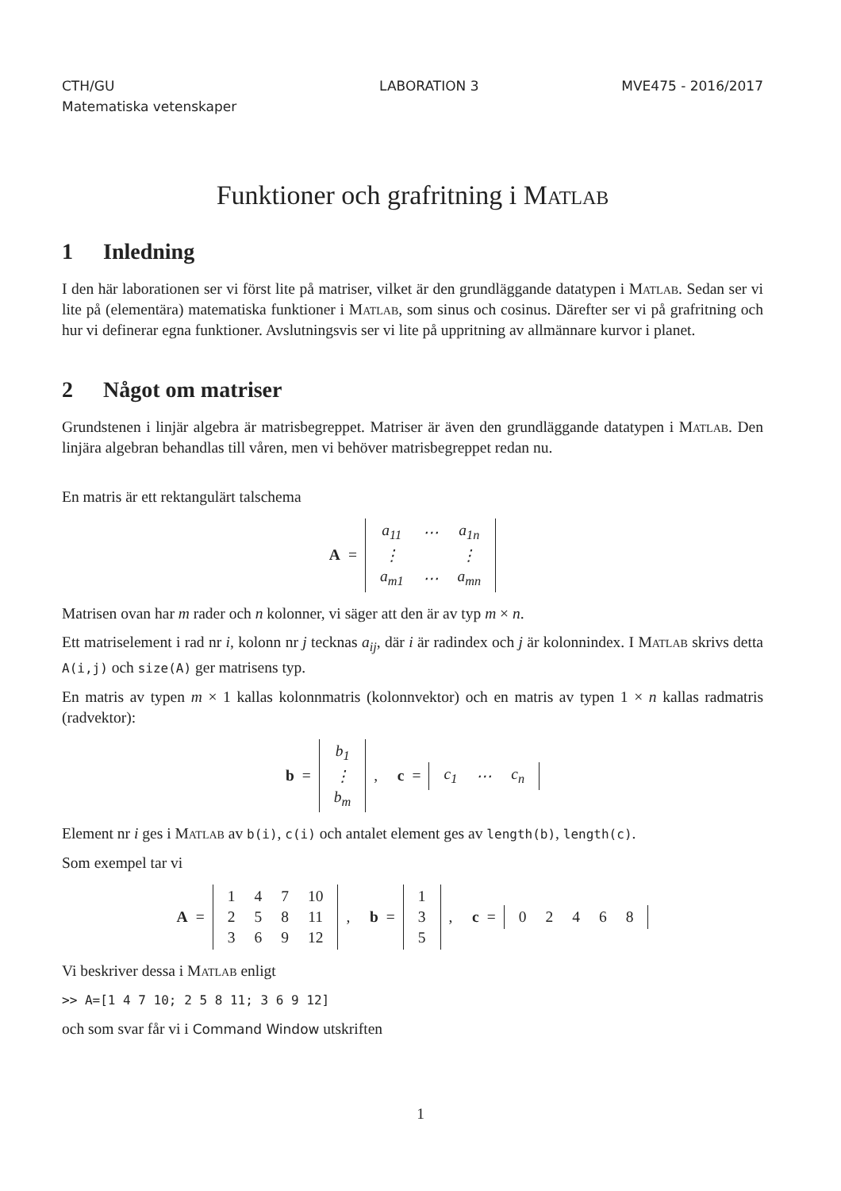CTH/GU
Matematiska vetenskaper
LABORATION 3 MVE475 - 2016/2017
Funktioner och grafritning i Matlab
1 Inledning
I den här laborationen ser vi först lite på matriser, vilket är den grundläggande datatypen i Matlab. Sedan ser vi lite på (elementära) matematiska funktioner i Matlab, som sinus och cosinus. Därefter ser vi på grafritning och hur vi definerar egna funktioner. Avslutningsvis ser vi lite på uppritning av allmännare kurvor i planet.
2 Något om matriser
Grundstenen i linjär algebra är matrisbegreppet. Matriser är även den grundläggande datatypen i Matlab. Den linjära algebran behandlas till våren, men vi behöver matrisbegreppet redan nu.
En matris är ett rektangulärt talschema
A =
| a<sub>11</sub> | ⋯ | a<sub>1n</sub> |
| ⋮ | | ⋮ |
| a<sub>m1</sub> | ⋯ | a<sub>mn</sub> |
Matrisen ovan har m rader och n kolonner, vi säger att den är av typ m × n.
Ett matriselement i rad nr i, kolonn nr j tecknas a<sub>ij</sub>, där i är radindex och j är kolonnindex. I Matlab skrivs detta A(i,j) och size(A) ger matrisens typ.
En matris av typen m × 1 kallas kolonnmatris (kolonnvektor) och en matris av typen 1 × n kallas radmatris (radvektor):
b =
| b<sub>1</sub> |
| ⋮ |
| b<sub>m</sub> |
, c =
| c<sub>1</sub> | ⋯ | c<sub>n</sub> |
Element nr i ges i Matlab av b(i), c(i) och antalet element ges av length(b), length(c).
Som exempel tar vi
A =
| 1 | 4 | 7 | 10 |
| 2 | 5 | 8 | 11 |
| 3 | 6 | 9 | 12 |
, b =
| 1 |
| 3 |
| 5 |
, c =
| 0 | 2 | 4 | 6 | 8 |
Vi beskriver dessa i Matlab enligt
>> A=[1 4 7 10; 2 5 8 11; 3 6 9 12]
och som svar får vi i Command Window utskriften
1